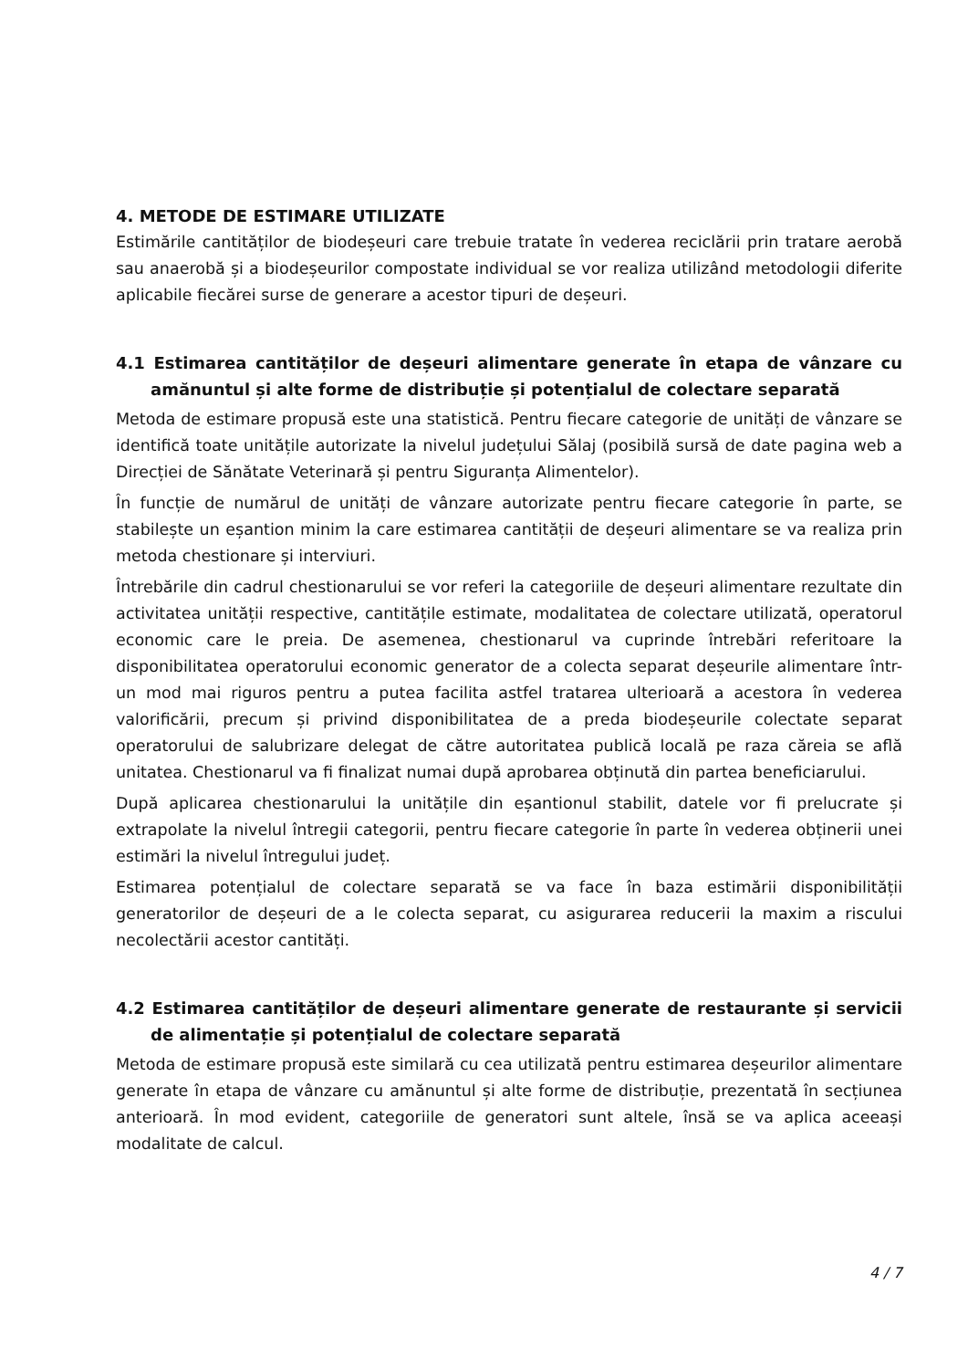4. METODE DE ESTIMARE UTILIZATE
Estimările cantităților de biodeșeuri care trebuie tratate în vederea reciclării prin tratare aerobă sau anaerobă și a biodeșeurilor compostate individual se vor realiza utilizând metodologii diferite aplicabile fiecărei surse de generare a acestor tipuri de deșeuri.
4.1 Estimarea cantităților de deșeuri alimentare generate în etapa de vânzare cu amănuntul și alte forme de distribuție și potențialul de colectare separată
Metoda de estimare propusă este una statistică. Pentru fiecare categorie de unități de vânzare se identifică toate unitățile autorizate la nivelul județului Sălaj (posibilă sursă de date pagina web a Direcției de Sănătate Veterinară și pentru Siguranța Alimentelor).
În funcție de numărul de unități de vânzare autorizate pentru fiecare categorie în parte, se stabilește un eșantion minim la care estimarea cantității de deșeuri alimentare se va realiza prin metoda chestionare și interviuri.
Întrebările din cadrul chestionarului se vor referi la categoriile de deșeuri alimentare rezultate din activitatea unității respective, cantitățile estimate, modalitatea de colectare utilizată, operatorul economic care le preia. De asemenea, chestionarul va cuprinde întrebări referitoare la disponibilitatea operatorului economic generator de a colecta separat deșeurile alimentare într-un mod mai riguros pentru a putea facilita astfel tratarea ulterioară a acestora în vederea valorificării, precum și privind disponibilitatea de a preda biodeșeurile colectate separat operatorului de salubrizare delegat de către autoritatea publică locală pe raza căreia se află unitatea. Chestionarul va fi finalizat numai după aprobarea obținută din partea beneficiarului.
După aplicarea chestionarului la unitățile din eșantionul stabilit, datele vor fi prelucrate și extrapolate la nivelul întregii categorii, pentru fiecare categorie în parte în vederea obținerii unei estimări la nivelul întregului județ.
Estimarea potențialul de colectare separată se va face în baza estimării disponibilității generatorilor de deșeuri de a le colecta separat, cu asigurarea reducerii la maxim a riscului necolectării acestor cantități.
4.2 Estimarea cantităților de deșeuri alimentare generate de restaurante și servicii de alimentație și potențialul de colectare separată
Metoda de estimare propusă este similară cu cea utilizată pentru estimarea deșeurilor alimentare generate în etapa de vânzare cu amănuntul și alte forme de distribuție, prezentată în secțiunea anterioară. În mod evident, categoriile de generatori sunt altele, însă se va aplica aceeași modalitate de calcul.
4 / 7